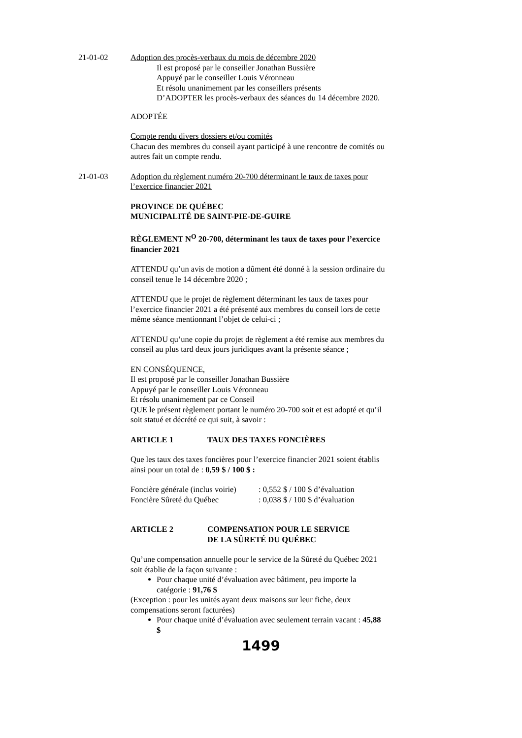21-01-02 Adoption des procès-verbaux du mois de décembre 2020
Il est proposé par le conseiller Jonathan Bussière
Appuyé par le conseiller Louis Véronneau
Et résolu unanimement par les conseillers présents
D’ADOPTER les procès-verbaux des séances du 14 décembre 2020.
ADOPTÉE
Compte rendu divers dossiers et/ou comités
Chacun des membres du conseil ayant participé à une rencontre de comités ou autres fait un compte rendu.
21-01-03 Adoption du règlement numéro 20-700 déterminant le taux de taxes pour l’exercice financier 2021
PROVINCE DE QUÉBEC
MUNICIPALITÉ DE SAINT-PIE-DE-GUIRE
RÈGLEMENT N<sup>O</sup> 20-700, déterminant les taux de taxes pour l’exercice financier 2021
ATTENDU qu’un avis de motion a dûment été donné à la session ordinaire du conseil tenue le 14 décembre 2020 ;
ATTENDU que le projet de règlement déterminant les taux de taxes pour l’exercice financier 2021 a été présenté aux membres du conseil lors de cette même séance mentionnant l’objet de celui-ci ;
ATTENDU qu’une copie du projet de règlement a été remise aux membres du conseil au plus tard deux jours juridiques avant la présente séance ;
EN CONSÉQUENCE,
Il est proposé par le conseiller Jonathan Bussière
Appuyé par le conseiller Louis Véronneau
Et résolu unanimement par ce Conseil
QUE le présent règlement portant le numéro 20-700 soit et est adopté et qu’il soit statué et décrété ce qui suit, à savoir :
ARTICLE 1 TAUX DES TAXES FONCIÈRES
Que les taux des taxes foncières pour l’exercice financier 2021 soient établis ainsi pour un total de : 0,59 $ / 100 $ :
Foncière générale (inclus voirie): 0,552 $ / 100 $ d’évaluation
Foncière Sûreté du Québec: 0,038 $ / 100 $ d’évaluation
ARTICLE 2 COMPENSATION POUR LE SERVICE
DE LA SÛRETÉ DU QUÉBEC
Qu’une compensation annuelle pour le service de la Sûreté du Québec 2021 soit établie de la façon suivante :
Pour chaque unité d’évaluation avec bâtiment, peu importe la catégorie : 91,76 $
(Exception : pour les unités ayant deux maisons sur leur fiche, deux compensations seront facturées)
Pour chaque unité d’évaluation avec seulement terrain vacant : 45,88 $
1499